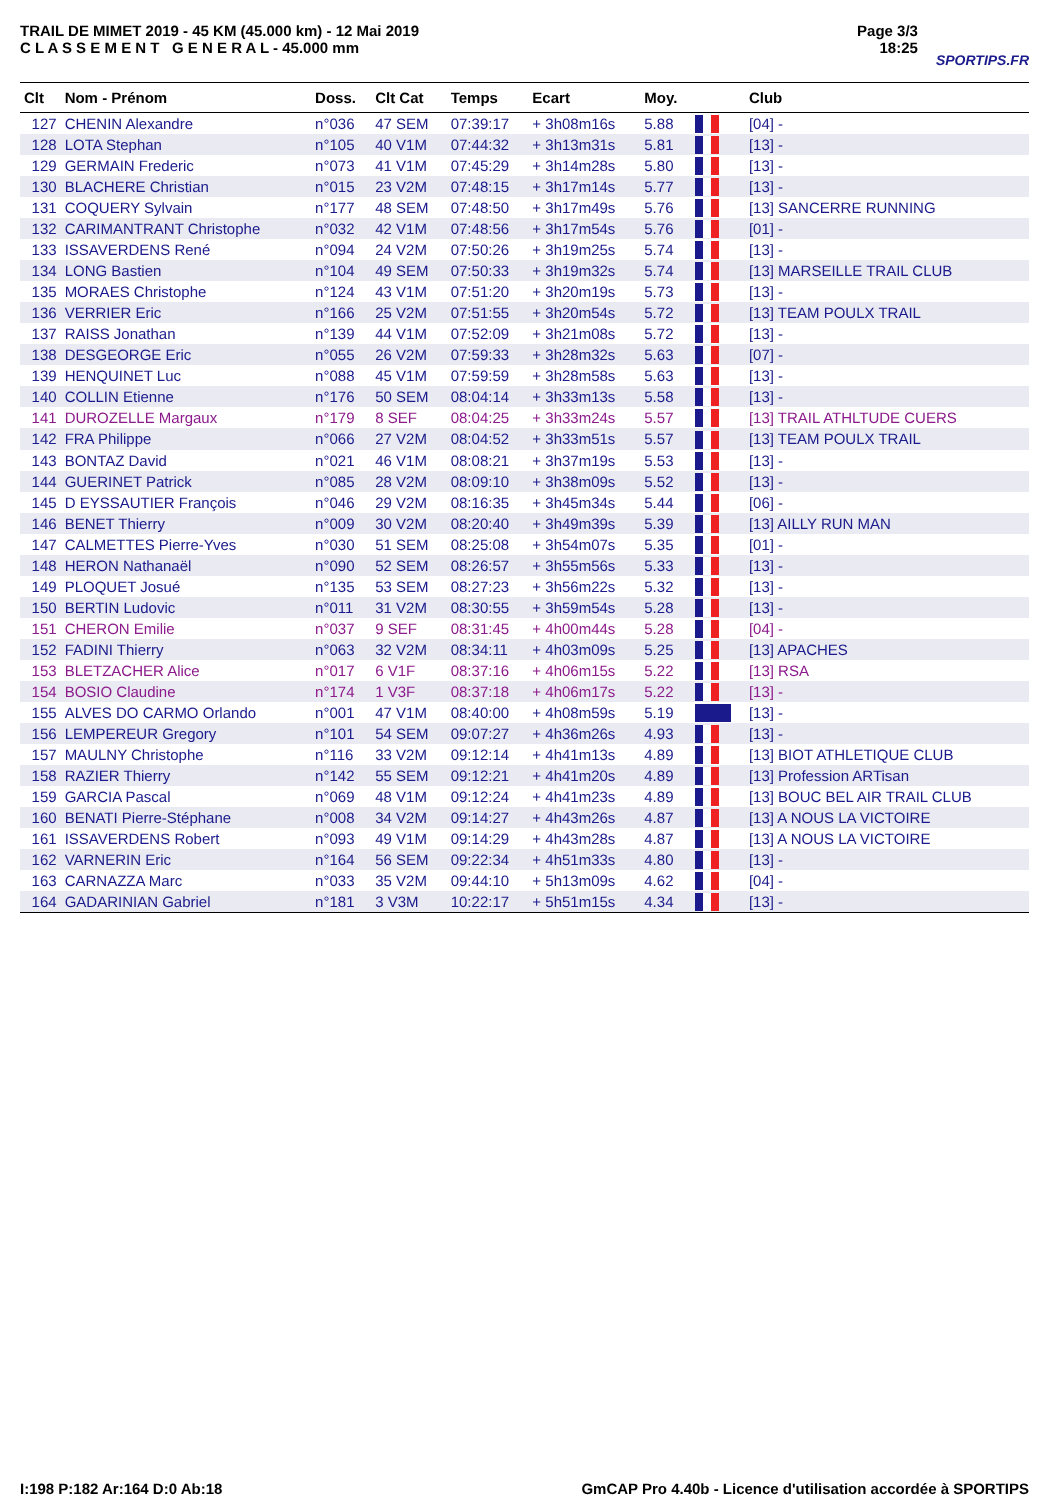TRAIL DE MIMET 2019 - 45 KM (45.000 km) - 12 Mai 2019
C L A S S E M E N T G E N E R A L - 45.000 mm
Page 3/3
18:25
SPORTIPS.FR
| Clt | Nom - Prénom | Doss. | Clt Cat | Temps | Ecart | Moy. | | Club |
| --- | --- | --- | --- | --- | --- | --- | --- | --- |
| 127 | CHENIN Alexandre | n°036 | 47 SEM | 07:39:17 | + 3h08m16s | 5.88 | | [04] - |
| 128 | LOTA Stephan | n°105 | 40 V1M | 07:44:32 | + 3h13m31s | 5.81 | | [13] - |
| 129 | GERMAIN Frederic | n°073 | 41 V1M | 07:45:29 | + 3h14m28s | 5.80 | | [13] - |
| 130 | BLACHERE Christian | n°015 | 23 V2M | 07:48:15 | + 3h17m14s | 5.77 | | [13] - |
| 131 | COQUERY Sylvain | n°177 | 48 SEM | 07:48:50 | + 3h17m49s | 5.76 | | [13] SANCERRE RUNNING |
| 132 | CARIMANTRANT Christophe | n°032 | 42 V1M | 07:48:56 | + 3h17m54s | 5.76 | | [01] - |
| 133 | ISSAVERDENS René | n°094 | 24 V2M | 07:50:26 | + 3h19m25s | 5.74 | | [13] - |
| 134 | LONG Bastien | n°104 | 49 SEM | 07:50:33 | + 3h19m32s | 5.74 | | [13] MARSEILLE TRAIL CLUB |
| 135 | MORAES Christophe | n°124 | 43 V1M | 07:51:20 | + 3h20m19s | 5.73 | | [13] - |
| 136 | VERRIER Eric | n°166 | 25 V2M | 07:51:55 | + 3h20m54s | 5.72 | | [13] TEAM POULX TRAIL |
| 137 | RAISS Jonathan | n°139 | 44 V1M | 07:52:09 | + 3h21m08s | 5.72 | | [13] - |
| 138 | DESGEORGE Eric | n°055 | 26 V2M | 07:59:33 | + 3h28m32s | 5.63 | | [07] - |
| 139 | HENQUINET Luc | n°088 | 45 V1M | 07:59:59 | + 3h28m58s | 5.63 | | [13] - |
| 140 | COLLIN Etienne | n°176 | 50 SEM | 08:04:14 | + 3h33m13s | 5.58 | | [13] - |
| 141 | DUROZELLE Margaux | n°179 | 8 SEF | 08:04:25 | + 3h33m24s | 5.57 | | [13] TRAIL ATHLTUDE CUERS |
| 142 | FRA Philippe | n°066 | 27 V2M | 08:04:52 | + 3h33m51s | 5.57 | | [13] TEAM POULX TRAIL |
| 143 | BONTAZ David | n°021 | 46 V1M | 08:08:21 | + 3h37m19s | 5.53 | | [13] - |
| 144 | GUERINET Patrick | n°085 | 28 V2M | 08:09:10 | + 3h38m09s | 5.52 | | [13] - |
| 145 | D EYSSAUTIER François | n°046 | 29 V2M | 08:16:35 | + 3h45m34s | 5.44 | | [06] - |
| 146 | BENET Thierry | n°009 | 30 V2M | 08:20:40 | + 3h49m39s | 5.39 | | [13] AILLY RUN MAN |
| 147 | CALMETTES Pierre-Yves | n°030 | 51 SEM | 08:25:08 | + 3h54m07s | 5.35 | | [01] - |
| 148 | HERON Nathanaël | n°090 | 52 SEM | 08:26:57 | + 3h55m56s | 5.33 | | [13] - |
| 149 | PLOQUET Josué | n°135 | 53 SEM | 08:27:23 | + 3h56m22s | 5.32 | | [13] - |
| 150 | BERTIN Ludovic | n°011 | 31 V2M | 08:30:55 | + 3h59m54s | 5.28 | | [13] - |
| 151 | CHERON Emilie | n°037 | 9 SEF | 08:31:45 | + 4h00m44s | 5.28 | | [04] - |
| 152 | FADINI Thierry | n°063 | 32 V2M | 08:34:11 | + 4h03m09s | 5.25 | | [13] APACHES |
| 153 | BLETZACHER Alice | n°017 | 6 V1F | 08:37:16 | + 4h06m15s | 5.22 | | [13] RSA |
| 154 | BOSIO Claudine | n°174 | 1 V3F | 08:37:18 | + 4h06m17s | 5.22 | | [13] - |
| 155 | ALVES DO CARMO Orlando | n°001 | 47 V1M | 08:40:00 | + 4h08m59s | 5.19 | | [13] - |
| 156 | LEMPEREUR Gregory | n°101 | 54 SEM | 09:07:27 | + 4h36m26s | 4.93 | | [13] - |
| 157 | MAULNY Christophe | n°116 | 33 V2M | 09:12:14 | + 4h41m13s | 4.89 | | [13] BIOT ATHLETIQUE CLUB |
| 158 | RAZIER Thierry | n°142 | 55 SEM | 09:12:21 | + 4h41m20s | 4.89 | | [13] Profession ARTisan |
| 159 | GARCIA Pascal | n°069 | 48 V1M | 09:12:24 | + 4h41m23s | 4.89 | | [13] BOUC BEL AIR TRAIL CLUB |
| 160 | BENATI Pierre-Stéphane | n°008 | 34 V2M | 09:14:27 | + 4h43m26s | 4.87 | | [13] A NOUS LA VICTOIRE |
| 161 | ISSAVERDENS Robert | n°093 | 49 V1M | 09:14:29 | + 4h43m28s | 4.87 | | [13] A NOUS LA VICTOIRE |
| 162 | VARNERIN Eric | n°164 | 56 SEM | 09:22:34 | + 4h51m33s | 4.80 | | [13] - |
| 163 | CARNAZZA Marc | n°033 | 35 V2M | 09:44:10 | + 5h13m09s | 4.62 | | [04] - |
| 164 | GADARINIAN Gabriel | n°181 | 3 V3M | 10:22:17 | + 5h51m15s | 4.34 | | [13] - |
I:198 P:182 Ar:164 D:0 Ab:18 GmCAP Pro 4.40b - Licence d'utilisation accordée à SPORTIPS